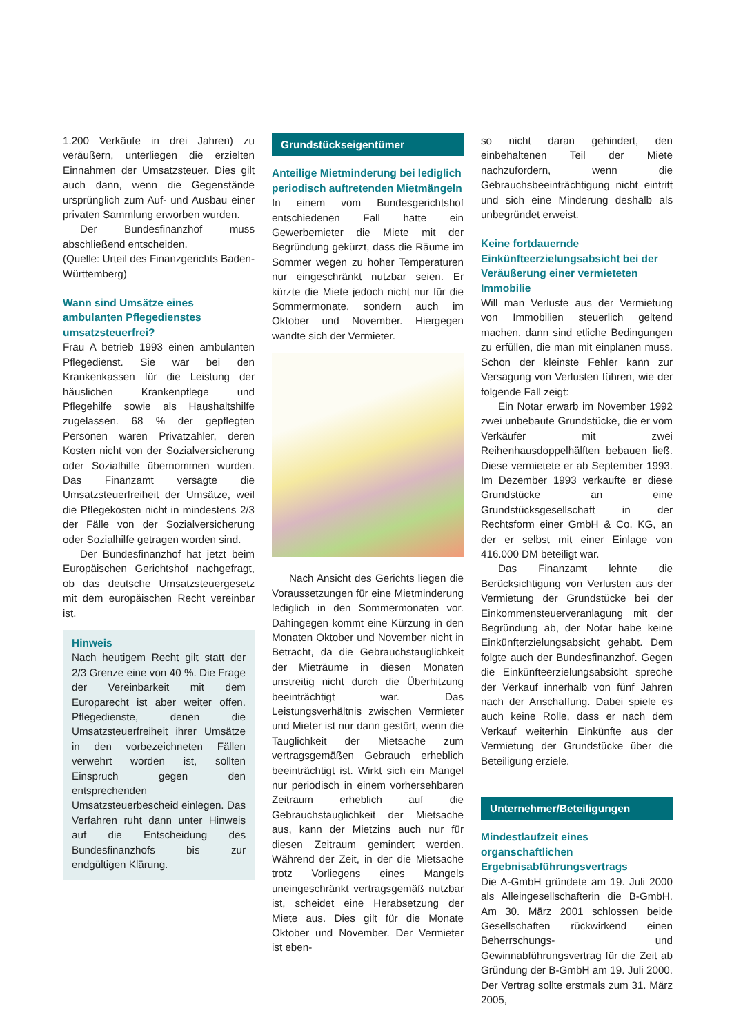1.200 Verkäufe in drei Jahren) zu veräußern, unterliegen die erzielten Einnahmen der Umsatzsteuer. Dies gilt auch dann, wenn die Gegenstände ursprünglich zum Auf- und Ausbau einer privaten Sammlung erworben wurden.
Der Bundesfinanzhof muss abschließend entscheiden.
(Quelle: Urteil des Finanzgerichts Baden-Württemberg)
Wann sind Umsätze eines ambulanten Pflegedienstes umsatzsteuerfrei?
Frau A betrieb 1993 einen ambulanten Pflegedienst. Sie war bei den Krankenkassen für die Leistung der häuslichen Krankenpflege und Pflegehilfe sowie als Haushaltshilfe zugelassen. 68 % der gepflegten Personen waren Privatzahler, deren Kosten nicht von der Sozialversicherung oder Sozialhilfe übernommen wurden. Das Finanzamt versagte die Umsatzsteuerfreiheit der Umsätze, weil die Pflegekosten nicht in mindestens 2/3 der Fälle von der Sozialversicherung oder Sozialhilfe getragen worden sind.
Der Bundesfinanzhof hat jetzt beim Europäischen Gerichtshof nachgefragt, ob das deutsche Umsatzsteuergesetz mit dem europäischen Recht vereinbar ist.
Hinweis
Nach heutigem Recht gilt statt der 2/3 Grenze eine von 40 %. Die Frage der Vereinbarkeit mit dem Europarecht ist aber weiter offen. Pflegedienste, denen die Umsatzsteuerfreiheit ihrer Umsätze in den vorbezeichneten Fällen verwehrt worden ist, sollten Einspruch gegen den entsprechenden Umsatzsteuerbescheid einlegen. Das Verfahren ruht dann unter Hinweis auf die Entscheidung des Bundesfinanzhofs bis zur endgültigen Klärung.
Grundstückseigentümer
Anteilige Mietminderung bei lediglich periodisch auftretenden Mietmängeln
In einem vom Bundesgerichtshof entschiedenen Fall hatte ein Gewerbemieter die Miete mit der Begründung gekürzt, dass die Räume im Sommer wegen zu hoher Temperaturen nur eingeschränkt nutzbar seien. Er kürzte die Miete jedoch nicht nur für die Sommermonate, sondern auch im Oktober und November. Hiergegen wandte sich der Vermieter.
Nach Ansicht des Gerichts liegen die Voraussetzungen für eine Mietminderung lediglich in den Sommermonaten vor. Dahingegen kommt eine Kürzung in den Monaten Oktober und November nicht in Betracht, da die Gebrauchstauglichkeit der Mieträume in diesen Monaten unstreitig nicht durch die Überhitzung beeinträchtigt war. Das Leistungsverhältnis zwischen Vermieter und Mieter ist nur dann gestört, wenn die Tauglichkeit der Mietsache zum vertragsgemäßen Gebrauch erheblich beeinträchtigt ist. Wirkt sich ein Mangel nur periodisch in einem vorhersehbaren Zeitraum erheblich auf die Gebrauchstauglichkeit der Mietsache aus, kann der Mietzins auch nur für diesen Zeitraum gemindert werden. Während der Zeit, in der die Mietsache trotz Vorliegens eines Mangels uneingeschränkt vertragsgemäß nutzbar ist, scheidet eine Herabsetzung der Miete aus. Dies gilt für die Monate Oktober und November. Der Vermieter ist eben-
so nicht daran gehindert, den einbehaltenen Teil der Miete nachzufordern, wenn die Gebrauchsbeeinträchtigung nicht eintritt und sich eine Minderung deshalb als unbegründet erweist.
Keine fortdauernde Einkünfteerzielungsabsicht bei der Veräußerung einer vermieteten Immobilie
Will man Verluste aus der Vermietung von Immobilien steuerlich geltend machen, dann sind etliche Bedingungen zu erfüllen, die man mit einplanen muss. Schon der kleinste Fehler kann zur Versagung von Verlusten führen, wie der folgende Fall zeigt:
Ein Notar erwarb im November 1992 zwei unbebaute Grundstücke, die er vom Verkäufer mit zwei Reihenhausdoppelhälften bebauen ließ. Diese vermietete er ab September 1993. Im Dezember 1993 verkaufte er diese Grundstücke an eine Grundstücksgesellschaft in der Rechtsform einer GmbH & Co. KG, an der er selbst mit einer Einlage von 416.000 DM beteiligt war.
Das Finanzamt lehnte die Berücksichtigung von Verlusten aus der Vermietung der Grundstücke bei der Einkommensteuerveranlagung mit der Begründung ab, der Notar habe keine Einkünfterzielungsabsicht gehabt. Dem folgte auch der Bundesfinanzhof. Gegen die Einkünfteerzielungsabsicht spreche der Verkauf innerhalb von fünf Jahren nach der Anschaffung. Dabei spiele es auch keine Rolle, dass er nach dem Verkauf weiterhin Einkünfte aus der Vermietung der Grundstücke über die Beteiligung erziele.
Unternehmer/Beteiligungen
Mindestlaufzeit eines organschaftlichen Ergebnisabführungsvertrags
Die A-GmbH gründete am 19. Juli 2000 als Alleingesellschafterin die B-GmbH. Am 30. März 2001 schlossen beide Gesellschaften rückwirkend einen Beherrschungs- und Gewinnabführungsvertrag für die Zeit ab Gründung der B-GmbH am 19. Juli 2000. Der Vertrag sollte erstmals zum 31. März 2005,